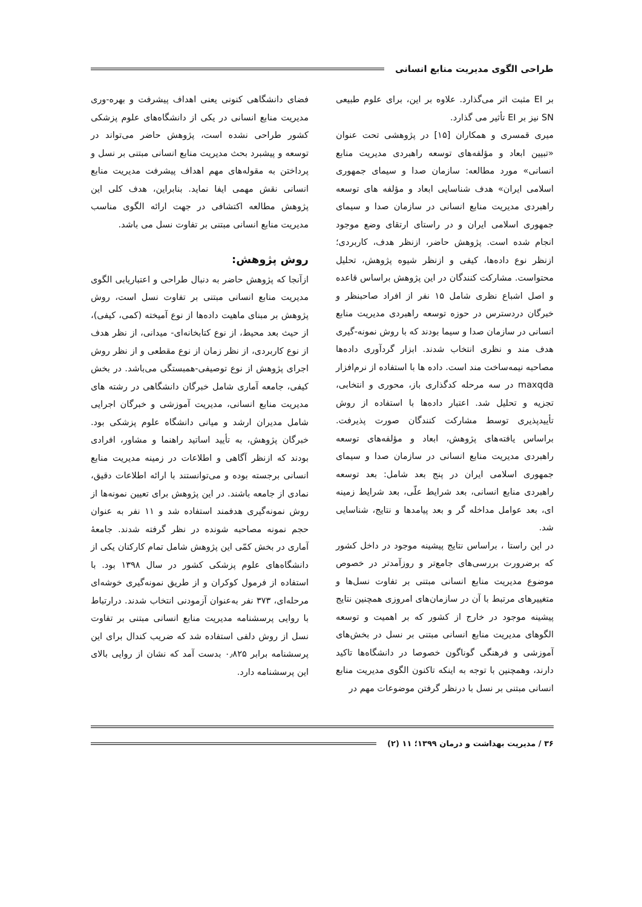طراحی الگوی مدیریت منابع انسانی
بر EI مثبت اثر می‌گذارد. علاوه بر این، برای علوم طبیعی SN نیز بر EI تأثیر می گذارد.
میری قمسری و همکاران [۱۵] در پژوهشی تحت عنوان «تبیین ابعاد و مؤلفه‌های توسعه راهبردی مدیریت منابع انسانی» مورد مطالعه: سازمان صدا و سیمای جمهوری اسلامی ایران» هدف شناسایی ابعاد و مؤلفه های توسعه راهبردی مدیریت منابع انسانی در سازمان صدا و سیمای جمهوری اسلامی ایران و در راستای ارتقای وضع موجود انجام شده است. پژوهش حاضر، ازنظر هدف، کاربردی؛ ازنظر نوع داده‌ها، کیفی و ازنظر شیوه پژوهش، تحلیل محتواست. مشارکت کنندگان در این پژوهش براساس قاعده و اصل اشباع نظری شامل ۱۵ نفر از افراد صاحبنظر و خبرگان دردسترس در حوزه توسعه راهبردی مدیریت منابع انسانی در سازمان صدا و سیما بودند که با روش نمونه-گیری هدف مند و نظری انتخاب شدند. ابزار گردآوری داده‌ها مصاحبه نیمه‌ساخت مند است. داده ها با استفاده از نرم‌افزار maxqda در سه مرحله کدگذاری باز، محوری و انتخابی، تجزیه و تحلیل شد. اعتبار داده‌ها با استفاده از روش تأییدپذیری توسط مشارکت کنندگان صورت پذیرفت. براساس یافته‌های پژوهش، ابعاد و مؤلفه‌های توسعه راهبردی مدیریت منابع انسانی در سازمان صدا و سیمای جمهوری اسلامی ایران در پنج بعد شامل: بعد توسعه راهبردی منابع انسانی، بعد شرایط علّی، بعد شرایط زمینه ای، بعد عوامل مداخله گر و بعد پیامدها و نتایج، شناسایی شد.
در این راستا ، براساس نتایج پیشینه موجود در داخل کشور که برضرورت بررسی‌های جامع‌تر و روزآمدتر در خصوص موضوع مدیریت منابع انسانی مبتنی بر تفاوت نسل‌ها و متغییرهای مرتبط با آن در سازمان‌های امروزی همچنین نتایج پیشینه موجود در خارج از کشور که بر اهمیت و توسعه الگوهای مدیریت منابع انسانی مبتنی بر نسل در بخش‌های آموزشی و فرهنگی گوناگون خصوصا در دانشگاه‌ها تاکید دارند، وهمچنین با توجه به اینکه تاکنون الگوی مدیریت منابع انسانی مبتنی بر نسل با درنظر گرفتن موضوعات مهم در
فضای دانشگاهی کنونی یعنی اهداف پیشرفت و بهره-وری مدیریت منابع انسانی در یکی از دانشگاه‌های علوم پزشکی کشور طراحی نشده است، پژوهش حاضر می‌تواند در توسعه و پیشبرد بحث مدیریت منابع انسانی مبتنی بر نسل و پرداختن به مقوله‌های مهم اهداف پیشرفت مدیریت منابع انسانی نقش مهمی ایفا نماید. بنابراین، هدف کلی این پژوهش مطالعه اکتشافی در جهت ارائه الگوی مناسب مدیریت منابع انسانی مبتنی بر تفاوت نسل می باشد.
روش پژوهش:
ازآنجا که پژوهش حاضر به دنبال طراحی و اعتباریابی الگوی مدیریت منابع انسانی مبتنی بر تفاوت نسل است، روش پژوهش بر مبنای ماهیت داده‌ها از نوع آمیخته (کمی، کیفی)، از حیث بعد محیط، از نوع کتابخانه‌ای- میدانی، از نظر هدف از نوع کاربردی، از نظر زمان از نوع مقطعی و از نظر روش اجرای پژوهش از نوع توصیفی-همبستگی می‌باشد. در بخش کیفی، جامعه آماری شامل خبرگان دانشگاهی در رشته های مدیریت منابع انسانی، مدیریت آموزشی و خبرگان اجرایی شامل مدیران ارشد و میانی دانشگاه علوم پزشکی بود. خبرگان پژوهش، به تأیید اساتید راهنما و مشاور، افرادی بودند که ازنظر آگاهی و اطلاعات در زمینه مدیریت منابع انسانی برجسته بوده و می‌توانستند با ارائه اطلاعات دقیق، نمادی از جامعه باشند. در این پژوهش برای تعیین نمونه‌ها از روش نمونه‌گیری هدفمند استفاده شد و ۱۱ نفر به عنوان حجم نمونه مصاحبه شونده در نظر گرفته شدند. جامعهٔ آماری در بخش کمّی این پژوهش شامل تمام کارکنان یکی از دانشگاه‌های علوم پزشکی کشور در سال ۱۳۹۸ بود. با استفاده از فرمول کوکران و از طریق نمونه‌گیری خوشه‌ای مرحله‌ای، ۳۷۳ نفر به‌عنوان آزمودنی انتخاب شدند. درارتباط با روایی پرسشنامه مدیریت منابع انسانی مبتنی بر تفاوت نسل از روش دلفی استفاده شد که ضریب کندال برای این پرسشنامه برابر ۰٫۸۲۵ بدست آمد که نشان از روایی بالای این پرسشنامه دارد.
۳۶ / مدیریت بهداشت و درمان ۱۳۹۹؛ ۱۱ (۲)